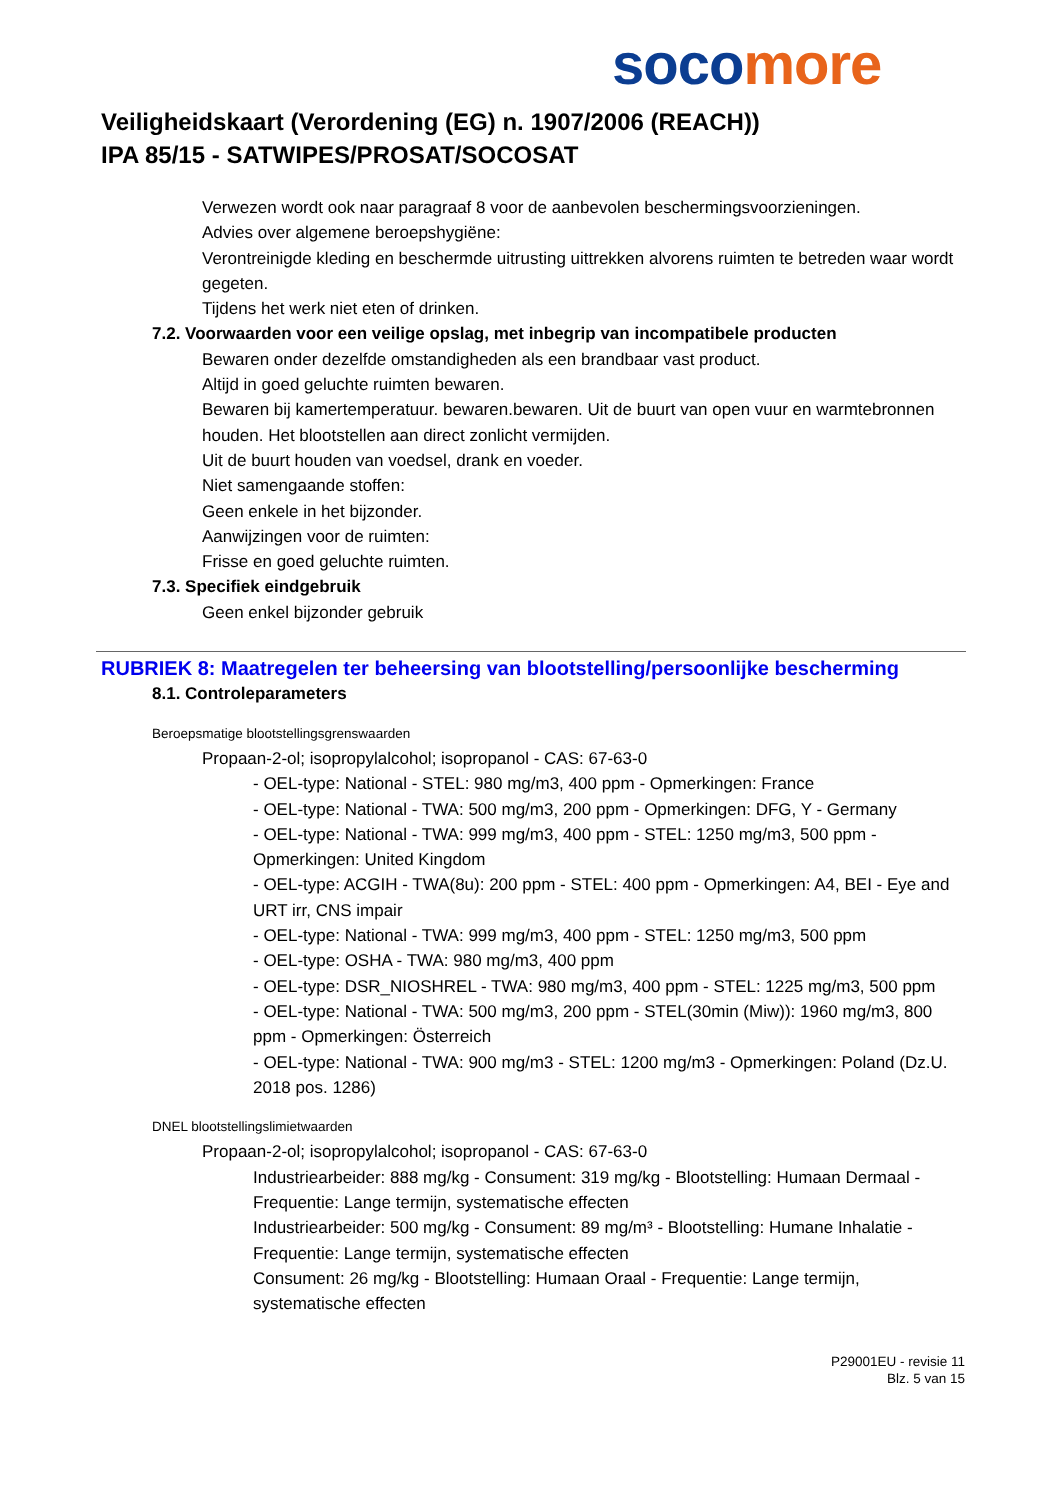soco more
Veiligheidskaart (Verordening (EG) n. 1907/2006 (REACH))
IPA 85/15 - SATWIPES/PROSAT/SOCOSAT
Verwezen wordt ook naar paragraaf 8 voor de aanbevolen beschermingsvoorzieningen.
Advies over algemene beroepshygiëne:
Verontreinigde kleding en beschermde uitrusting uittrekken alvorens ruimten te betreden waar wordt gegeten.
Tijdens het werk niet eten of drinken.
7.2. Voorwaarden voor een veilige opslag, met inbegrip van incompatibele producten
Bewaren onder dezelfde omstandigheden als een brandbaar vast product.
Altijd in goed geluchte ruimten bewaren.
Bewaren bij kamertemperatuur. bewaren.bewaren. Uit de buurt van open vuur en warmtebronnen houden. Het blootstellen aan direct zonlicht vermijden.
Uit de buurt houden van voedsel, drank en voeder.
Niet samengaande stoffen:
Geen enkele in het bijzonder.
Aanwijzingen voor de ruimten:
Frisse en goed geluchte ruimten.
7.3. Specifiek eindgebruik
Geen enkel bijzonder gebruik
RUBRIEK 8: Maatregelen ter beheersing van blootstelling/persoonlijke bescherming
8.1. Controleparameters
Beroepsmatige blootstellingsgrenswaarden
Propaan-2-ol; isopropylalcohol; isopropanol - CAS: 67-63-0
- OEL-type: National - STEL: 980 mg/m3, 400 ppm - Opmerkingen: France
- OEL-type: National - TWA: 500 mg/m3, 200 ppm - Opmerkingen: DFG, Y - Germany
- OEL-type: National - TWA: 999 mg/m3, 400 ppm - STEL: 1250 mg/m3, 500 ppm - Opmerkingen: United Kingdom
- OEL-type: ACGIH - TWA(8u): 200 ppm - STEL: 400 ppm - Opmerkingen: A4, BEI - Eye and URT irr, CNS impair
- OEL-type: National - TWA: 999 mg/m3, 400 ppm - STEL: 1250 mg/m3, 500 ppm
- OEL-type: OSHA - TWA: 980 mg/m3, 400 ppm
- OEL-type: DSR_NIOSHREL - TWA: 980 mg/m3, 400 ppm - STEL: 1225 mg/m3, 500 ppm
- OEL-type: National - TWA: 500 mg/m3, 200 ppm - STEL(30min (Miw)): 1960 mg/m3, 800 ppm - Opmerkingen: Österreich
- OEL-type: National - TWA: 900 mg/m3 - STEL: 1200 mg/m3 - Opmerkingen: Poland (Dz.U. 2018 pos. 1286)
DNEL blootstellingslimietwaarden
Propaan-2-ol; isopropylalcohol; isopropanol - CAS: 67-63-0
Industriearbeider: 888 mg/kg - Consument: 319 mg/kg - Blootstelling: Humaan Dermaal - Frequentie: Lange termijn, systematische effecten
Industriearbeider: 500 mg/kg - Consument: 89 mg/m³ - Blootstelling: Humane Inhalatie - Frequentie: Lange termijn, systematische effecten
Consument: 26 mg/kg - Blootstelling: Humaan Oraal - Frequentie: Lange termijn, systematische effecten
P29001EU - revisie 11
Blz. 5 van 15